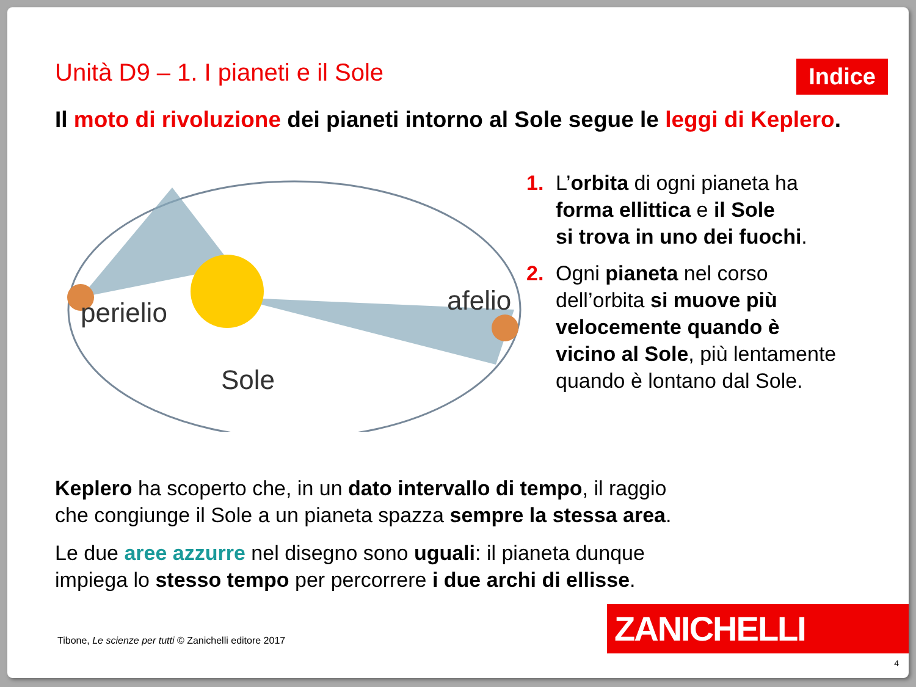Unità D9 – 1. I pianeti e il Sole
Indice
Il moto di rivoluzione dei pianeti intorno al Sole segue le leggi di Keplero.
perielio
afelio
Sole
1. L’orbita di ogni pianeta ha
forma ellittica e il Sole
si trova in uno dei fuochi.
2. Ogni pianeta nel corso
dell’orbita si muove più
velocemente quando è
vicino al Sole, più lentamente
quando è lontano dal Sole.
Keplero ha scoperto che, in un dato intervallo di tempo, il raggio
che congiunge il Sole a un pianeta spazza sempre la stessa area.
Le due aree azzurre nel disegno sono uguali: il pianeta dunque
impiega lo stesso tempo per percorrere i due archi di ellisse.
Tibone, Le scienze per tutti © Zanichelli editore 2017
ZANICHELLI
4